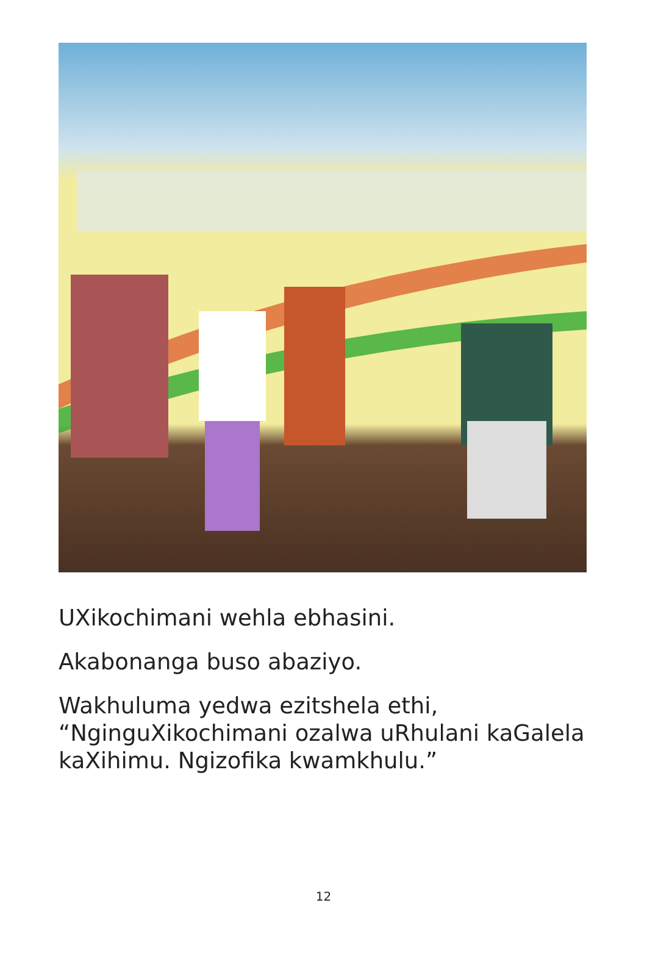UXikochimani wehla ebhasini.
Akabonanga buso abaziyo.
Wakhuluma yedwa ezitshela ethi, “NginguXikochimani ozalwa uRhulani kaGalela kaXihimu. Ngizofika kwamkhulu.”
12